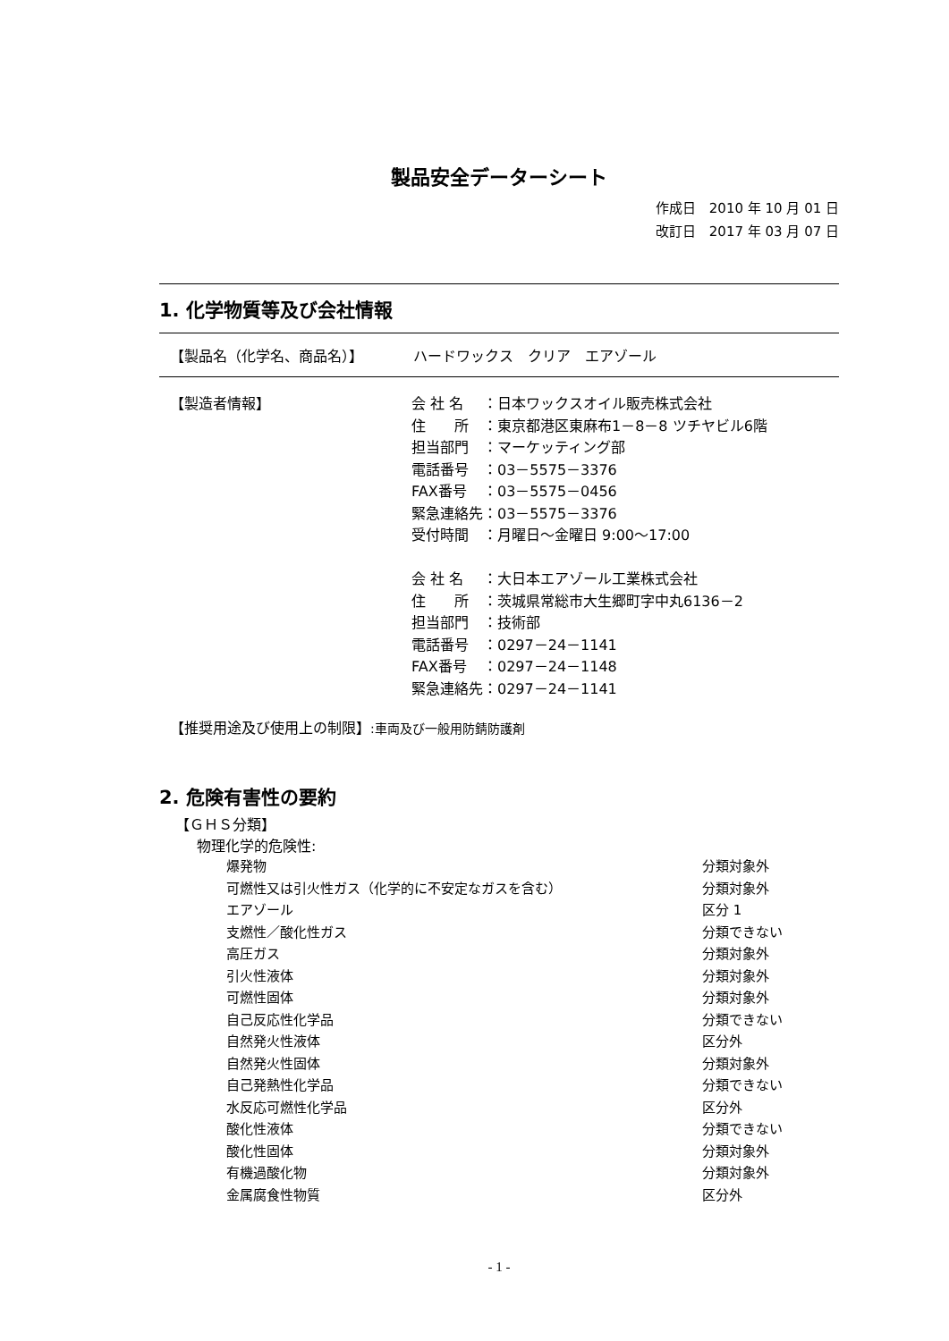製品安全データーシート
作成日　2010 年 10 月 01 日
改訂日　2017 年 03 月 07 日
1. 化学物質等及び会社情報
【製品名（化学名、商品名）】　　　　ハードワックス　クリア　エアゾール
| 【製造者情報】 | / 会 社 名 / ：日本ワックスオイル販売株式会社 / / 住 所 / ：東京都港区東麻布1－8－8 ツチヤビル6階 / / 担当部門 / ：マーケッティング部 / / 電話番号 / ：03－5575－3376 / / FAX番号 / ：03－5575－0456 / / 緊急連絡先 / ：03－5575－3376 / / 受付時間 / ：月曜日～金曜日 9:00～17:00 / / 会 社 名 / ：大日本エアゾール工業株式会社 / / 住 所 / ：茨城県常総市大生郷町字中丸6136－2 / / 担当部門 / ：技術部 / / 電話番号 / ：0297－24－1141 / / FAX番号 / ：0297－24－1148 / / 緊急連絡先 / ：0297－24－1141 / |
【推奨用途及び使用上の制限】:車両及び一般用防錆防護剤
2. 危険有害性の要約
【ＧＨＳ分類】
物理化学的危険性:
| 爆発物 | 分類対象外 |
| 可燃性又は引火性ガス（化学的に不安定なガスを含む） | 分類対象外 |
| エアゾール | 区分 1 |
| 支燃性／酸化性ガス | 分類できない |
| 高圧ガス | 分類対象外 |
| 引火性液体 | 分類対象外 |
| 可燃性固体 | 分類対象外 |
| 自己反応性化学品 | 分類できない |
| 自然発火性液体 | 区分外 |
| 自然発火性固体 | 分類対象外 |
| 自己発熱性化学品 | 分類できない |
| 水反応可燃性化学品 | 区分外 |
| 酸化性液体 | 分類できない |
| 酸化性固体 | 分類対象外 |
| 有機過酸化物 | 分類対象外 |
| 金属腐食性物質 | 区分外 |
- 1 -